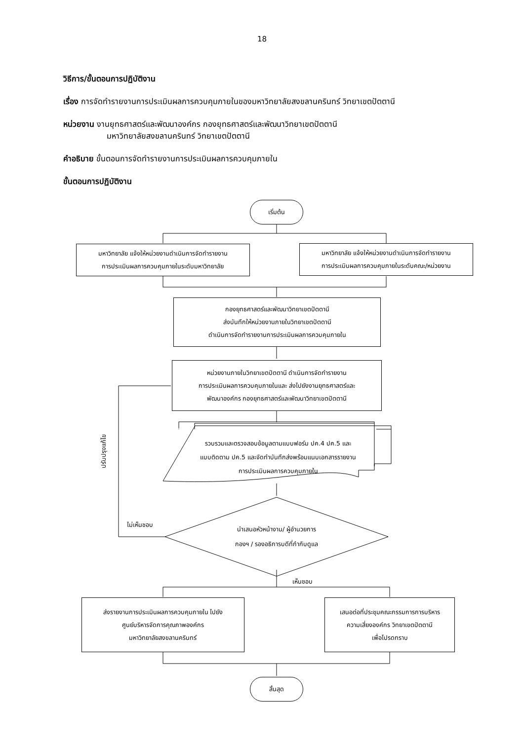18
วิธีการ/ขั้นตอนการปฏิบัติงาน
เรื่อง การจัดทำรายงานการประเมินผลการควบคุมภายในของมหาวิทยาลัยสงขลานครินทร์ วิทยาเขตปัตตานี
หน่วยงาน งานยุทธศาสตร์และพัฒนาองค์กร กองยุทธศาสตร์และพัฒนาวิทยาเขตปัตตานี
มหาวิทยาลัยสงขลานครินทร์ วิทยาเขตปัตตานี
คำอธิบาย ขั้นตอนการจัดทำรายงานการประเมินผลการควบคุมภายใน
ขั้นตอนการปฏิบัติงาน
เริ่มต้น
มหาวิทยาลัย แจ้งให้หน่วยงานดำเนินการจัดทำรายงาน
การประเมินผลการควบคุมภายในระดับมหาวิทยาลัย
มหาวิทยาลัย แจ้งให้หน่วยงานดำเนินการจัดทำรายงาน
การประเมินผลการควบคุมภายในระดับคณะ/หน่วยงาน
กองยุทธศาสตร์และพัฒนาวิทยาเขตปัตตานี
ส่งบันทึกให้หน่วยงานภายในวิทยาเขตปัตตานี
ดำเนินการจัดทำรายงานการประเมินผลการควบคุมภายใน
หน่วยงานภายในวิทยาเขตปัตตานี ดำเนินการจัดทำรายงาน
การประเมินผลการควบคุมภายในและ ส่งไปยังงานยุทธศาสตร์และ
พัฒนาองค์กร กองยุทธศาสตร์และพัฒนาวิทยาเขตปัตตานี
รวบรวมและตรวจสอบข้อมูลตามแบบฟอร์ม ปค.4 ปค.5 และ
แบบติดตาม ปค.5 และจัดทำบันทึกส่งพร้อมแนบเอกสารรายงาน
การประเมินผลการควบคุมภายใน
ปรับปรุงแก้ไข
นำเสนอหัวหน้างาน/ ผู้อำนวยการ
กองฯ / รองอธิการบดีที่กำกับดูแล
ไม่เห็นชอบ
เห็นชอบ
ส่งรายงานการประเมินผลการควบคุมภายใน ไปยัง
ศูนย์บริหารจัดการคุณภาพองค์กร
มหาวิทยาลัยสงขลานครินทร์
เสนอต่อที่ประชุมคณะกรรมการการบริหาร
ความเสี่ยงองค์กร วิทยาเขตปัตตานี
เพื่อโปรดทราบ
สิ้นสุด